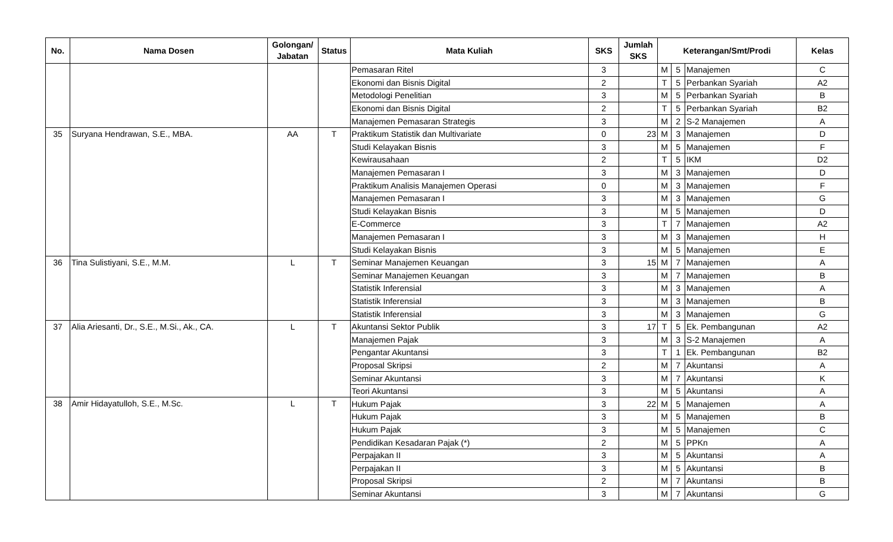| No. | Nama Dosen | Golongan/ Jabatan | Status | Mata Kuliah | SKS | Jumlah SKS | Keterangan/Smt/Prodi | | | Kelas |
| --- | --- | --- | --- | --- | --- | --- | --- | --- | --- | --- |
| | | | | Pemasaran Ritel | 3 | | M | 5 | Manajemen | C |
| | | | | Ekonomi dan Bisnis Digital | 2 | | T | 5 | Perbankan Syariah | A2 |
| | | | | Metodologi Penelitian | 3 | | M | 5 | Perbankan Syariah | B |
| | | | | Ekonomi dan Bisnis Digital | 2 | | T | 5 | Perbankan Syariah | B2 |
| | | | | Manajemen Pemasaran Strategis | 3 | | M | 2 | S-2 Manajemen | A |
| 35 | Suryana Hendrawan, S.E., MBA. | AA | T | Praktikum Statistik dan Multivariate | 0 | 23 | M | 3 | Manajemen | D |
| | | | | Studi Kelayakan Bisnis | 3 | | M | 5 | Manajemen | F |
| | | | | Kewirausahaan | 2 | | T | 5 | IKM | D2 |
| | | | | Manajemen Pemasaran I | 3 | | M | 3 | Manajemen | D |
| | | | | Praktikum Analisis Manajemen Operasi | 0 | | M | 3 | Manajemen | F |
| | | | | Manajemen Pemasaran I | 3 | | M | 3 | Manajemen | G |
| | | | | Studi Kelayakan Bisnis | 3 | | M | 5 | Manajemen | D |
| | | | | E-Commerce | 3 | | T | 7 | Manajemen | A2 |
| | | | | Manajemen Pemasaran I | 3 | | M | 3 | Manajemen | H |
| | | | | Studi Kelayakan Bisnis | 3 | | M | 5 | Manajemen | E |
| 36 | Tina Sulistiyani, S.E., M.M. | L | T | Seminar Manajemen Keuangan | 3 | 15 | M | 7 | Manajemen | A |
| | | | | Seminar Manajemen Keuangan | 3 | | M | 7 | Manajemen | B |
| | | | | Statistik Inferensial | 3 | | M | 3 | Manajemen | A |
| | | | | Statistik Inferensial | 3 | | M | 3 | Manajemen | B |
| | | | | Statistik Inferensial | 3 | | M | 3 | Manajemen | G |
| 37 | Alia Ariesanti, Dr., S.E., M.Si., Ak., CA. | L | T | Akuntansi Sektor Publik | 3 | 17 | T | 5 | Ek. Pembangunan | A2 |
| | | | | Manajemen Pajak | 3 | | M | 3 | S-2 Manajemen | A |
| | | | | Pengantar Akuntansi | 3 | | T | 1 | Ek. Pembangunan | B2 |
| | | | | Proposal Skripsi | 2 | | M | 7 | Akuntansi | A |
| | | | | Seminar Akuntansi | 3 | | M | 7 | Akuntansi | K |
| | | | | Teori Akuntansi | 3 | | M | 5 | Akuntansi | A |
| 38 | Amir Hidayatulloh, S.E., M.Sc. | L | T | Hukum Pajak | 3 | 22 | M | 5 | Manajemen | A |
| | | | | Hukum Pajak | 3 | | M | 5 | Manajemen | B |
| | | | | Hukum Pajak | 3 | | M | 5 | Manajemen | C |
| | | | | Pendidikan Kesadaran Pajak (*) | 2 | | M | 5 | PPKn | A |
| | | | | Perpajakan II | 3 | | M | 5 | Akuntansi | A |
| | | | | Perpajakan II | 3 | | M | 5 | Akuntansi | B |
| | | | | Proposal Skripsi | 2 | | M | 7 | Akuntansi | B |
| | | | | Seminar Akuntansi | 3 | | M | 7 | Akuntansi | G |